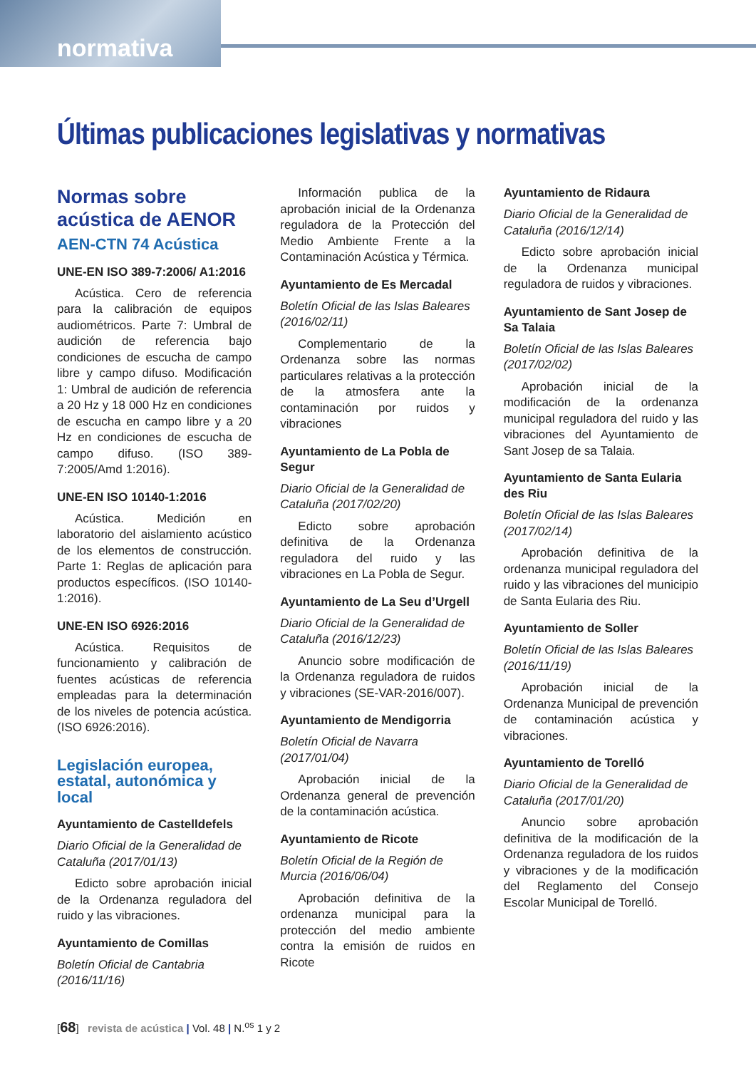normativa
Últimas publicaciones legislativas y normativas
Normas sobre acústica de AENOR
AEN-CTN 74 Acústica
UNE-EN ISO 389-7:2006/ A1:2016
Acústica. Cero de referencia para la calibración de equipos audiométricos. Parte 7: Umbral de audición de referencia bajo condiciones de escucha de campo libre y campo difuso. Modificación 1: Umbral de audición de referencia a 20 Hz y 18 000 Hz en condiciones de escucha en campo libre y a 20 Hz en condiciones de escucha de campo difuso. (ISO 389-7:2005/Amd 1:2016).
UNE-EN ISO 10140-1:2016
Acústica. Medición en laboratorio del aislamiento acústico de los elementos de construcción. Parte 1: Reglas de aplicación para productos específicos. (ISO 10140-1:2016).
UNE-EN ISO 6926:2016
Acústica. Requisitos de funcionamiento y calibración de fuentes acústicas de referencia empleadas para la determinación de los niveles de potencia acústica. (ISO 6926:2016).
Legislación europea, estatal, autonómica y local
Ayuntamiento de Castelldefels
Diario Oficial de la Generalidad de Cataluña (2017/01/13)
Edicto sobre aprobación inicial de la Ordenanza reguladora del ruido y las vibraciones.
Ayuntamiento de Comillas
Boletín Oficial de Cantabria (2016/11/16)
Información publica de la aprobación inicial de la Ordenanza reguladora de la Protección del Medio Ambiente Frente a la Contaminación Acústica y Térmica.
Ayuntamiento de Es Mercadal
Boletín Oficial de las Islas Baleares (2016/02/11)
Complementario de la Ordenanza sobre las normas particulares relativas a la protección de la atmosfera ante la contaminación por ruidos y vibraciones
Ayuntamiento de La Pobla de Segur
Diario Oficial de la Generalidad de Cataluña (2017/02/20)
Edicto sobre aprobación definitiva de la Ordenanza reguladora del ruido y las vibraciones en La Pobla de Segur.
Ayuntamiento de La Seu d’Urgell
Diario Oficial de la Generalidad de Cataluña (2016/12/23)
Anuncio sobre modificación de la Ordenanza reguladora de ruidos y vibraciones (SE-VAR-2016/007).
Ayuntamiento de Mendigorria
Boletín Oficial de Navarra (2017/01/04)
Aprobación inicial de la Ordenanza general de prevención de la contaminación acústica.
Ayuntamiento de Ricote
Boletín Oficial de la Región de Murcia (2016/06/04)
Aprobación definitiva de la ordenanza municipal para la protección del medio ambiente contra la emisión de ruidos en Ricote
Ayuntamiento de Ridaura
Diario Oficial de la Generalidad de Cataluña (2016/12/14)
Edicto sobre aprobación inicial de la Ordenanza municipal reguladora de ruidos y vibraciones.
Ayuntamiento de Sant Josep de Sa Talaia
Boletín Oficial de las Islas Baleares (2017/02/02)
Aprobación inicial de la modificación de la ordenanza municipal reguladora del ruido y las vibraciones del Ayuntamiento de Sant Josep de sa Talaia.
Ayuntamiento de Santa Eularia des Riu
Boletín Oficial de las Islas Baleares (2017/02/14)
Aprobación definitiva de la ordenanza municipal reguladora del ruido y las vibraciones del municipio de Santa Eularia des Riu.
Ayuntamiento de Soller
Boletín Oficial de las Islas Baleares (2016/11/19)
Aprobación inicial de la Ordenanza Municipal de prevención de contaminación acústica y vibraciones.
Ayuntamiento de Torelló
Diario Oficial de la Generalidad de Cataluña (2017/01/20)
Anuncio sobre aprobación definitiva de la modificación de la Ordenanza reguladora de los ruidos y vibraciones y de la modificación del Reglamento del Consejo Escolar Municipal de Torelló.
[68] revista de acústica | Vol. 48 | N.<sup>os</sup> 1 y 2